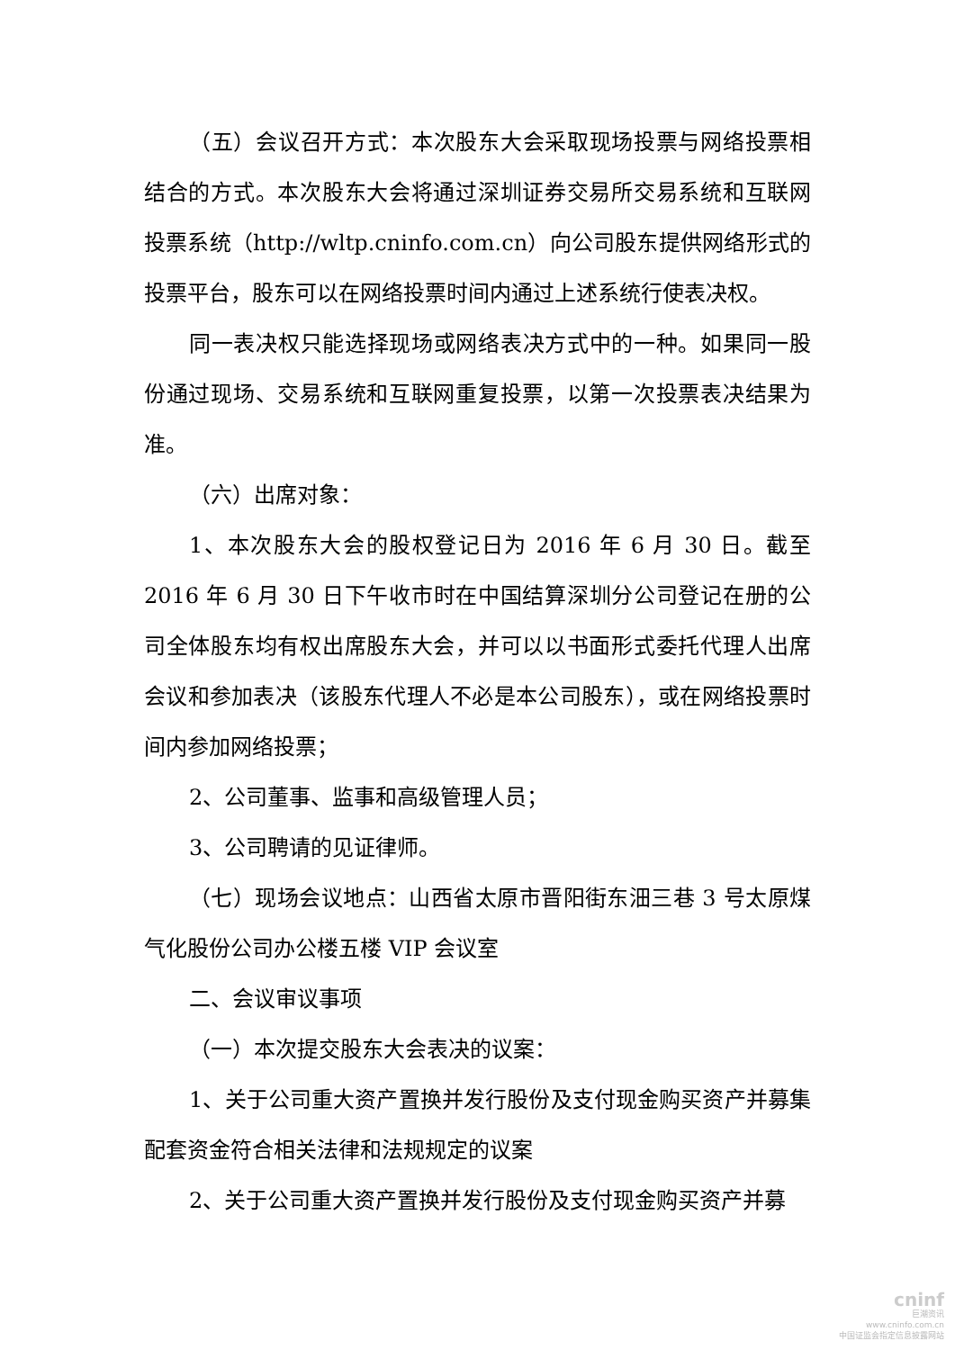（五）会议召开方式：本次股东大会采取现场投票与网络投票相结合的方式。本次股东大会将通过深圳证券交易所交易系统和互联网投票系统（http://wltp.cninfo.com.cn）向公司股东提供网络形式的投票平台，股东可以在网络投票时间内通过上述系统行使表决权。
同一表决权只能选择现场或网络表决方式中的一种。如果同一股份通过现场、交易系统和互联网重复投票，以第一次投票表决结果为准。
（六）出席对象：
1、本次股东大会的股权登记日为 2016 年 6 月 30 日。截至 2016 年 6 月 30 日下午收市时在中国结算深圳分公司登记在册的公司全体股东均有权出席股东大会，并可以以书面形式委托代理人出席会议和参加表决（该股东代理人不必是本公司股东），或在网络投票时间内参加网络投票；
2、公司董事、监事和高级管理人员；
3、公司聘请的见证律师。
（七）现场会议地点：山西省太原市晋阳街东沺三巷 3 号太原煤气化股份公司办公楼五楼 VIP 会议室
二、会议审议事项
（一）本次提交股东大会表决的议案：
1、关于公司重大资产置换并发行股份及支付现金购买资产并募集配套资金符合相关法律和法规规定的议案
2、关于公司重大资产置换并发行股份及支付现金购买资产并募
cninf
巨潮资讯
www.cninfo.com.cn
中国证监会指定信息披露网站